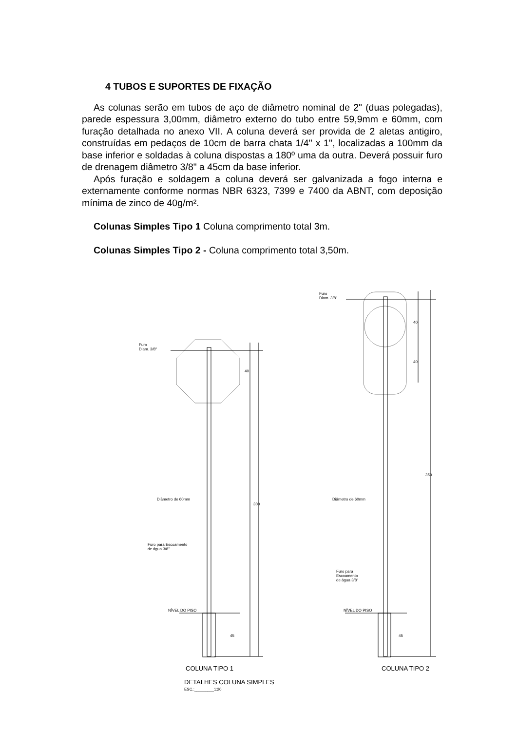4 TUBOS E SUPORTES DE FIXAÇÃO
As colunas serão em tubos de aço de diâmetro nominal de 2" (duas polegadas), parede espessura 3,00mm, diâmetro externo do tubo entre 59,9mm e 60mm, com furação detalhada no anexo VII. A coluna deverá ser provida de 2 aletas antigiro, construídas em pedaços de 10cm de barra chata 1/4'' x 1'', localizadas a 100mm da base inferior e soldadas à coluna dispostas a 180º uma da outra. Deverá possuir furo de drenagem diâmetro 3/8" a 45cm da base inferior.
Após furação e soldagem a coluna deverá ser galvanizada a fogo interna e externamente conforme normas NBR 6323, 7399 e 7400 da ABNT, com deposição mínima de zinco de 40g/m².
Colunas Simples Tipo 1 Coluna comprimento total 3m.
Colunas Simples Tipo 2 - Coluna comprimento total 3,50m.
Furo
Diam. 3/8"
Furo
Diam. 3/8"
Diâmetro de 60mm Diâmetro de 60mm
Furo para Escoamento
de água 3/8"
Furo para
Escoamento
de água 3/8"
NÍVEL DO PISO NÍVEL DO PISO
40
300
45
40
40
350
45
COLUNA TIPO 1 COLUNA TIPO 2
DETALHES COLUNA SIMPLES
ESC.:_________1:20